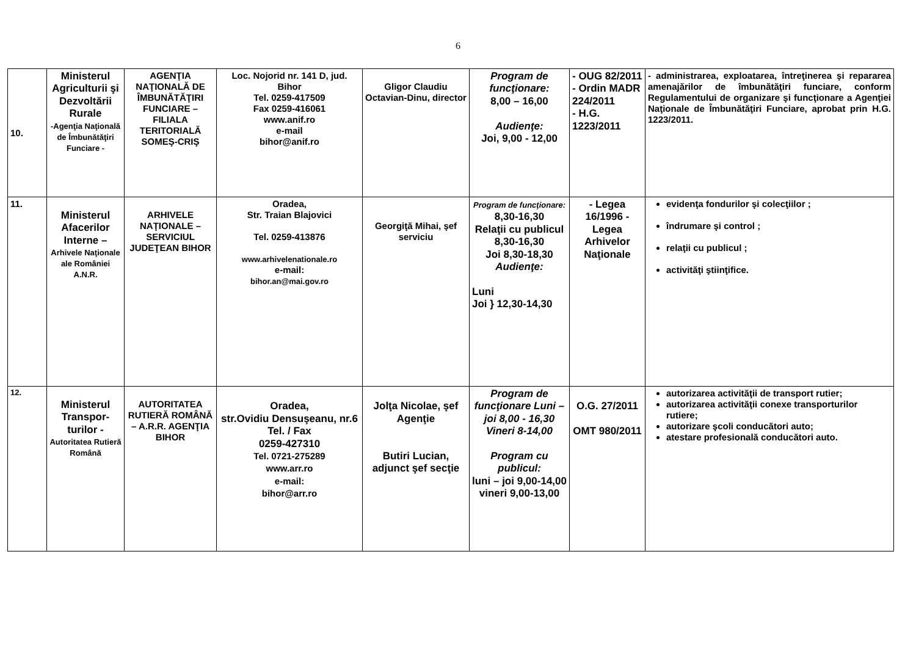6
| 10. | Ministerul Agriculturii şi Dezvoltării Rurale -Agenţia Naţională de Îmbunătăţiri Funciare - | AGENŢIA NAŢIONALĂ DE ÎMBUNĂTĂŢIRI FUNCIARE – FILIALA TERITORIALĂ SOMEŞ-CRIŞ | Loc. Nojorid nr. 141 D, jud. Bihor Tel. 0259-417509 Fax 0259-416061 www.anif.ro e-mail bihor@anif.ro | Gligor Claudiu Octavian-Dinu, director | Program de funcţionare: 8,00 – 16,00 Audienţe: Joi, 9,00 - 12,00 | - OUG 82/2011 - Ordin MADR 224/2011 - H.G. 1223/2011 | - administrarea, exploatarea, întreţinerea şi repararea amenajărilor de îmbunătăţiri funciare, conform Regulamentului de organizare şi funcţionare a Agenţiei Naţionale de Îmbunătăţiri Funciare, aprobat prin H.G. 1223/2011. |
| 11. | Ministerul Afacerilor Interne – Arhivele Naţionale ale României A.N.R. | ARHIVELE NAŢIONALE – SERVICIUL JUDEŢEAN BIHOR | Oradea, Str. Traian Blajovici Tel. 0259-413876 www.arhivelenationale.ro e-mail: bihor.an@mai.gov.ro | Georgiţă Mihai, şef serviciu | Program de funcţionare: 8,30-16,30 Relaţii cu publicul 8,30-16,30 Joi 8,30-18,30 Audienţe: Luni Joi } 12,30-14,30 | - Legea 16/1996 - Legea Arhivelor Naţionale | evidenţa fondurilor şi colecţiilor ; îndrumare şi control ; relaţii cu publicul ; activităţi ştiinţifice. |
| 12. | Ministerul Transpor-turilor - Autoritatea Rutieră Română | AUTORITATEA RUTIERĂ ROMÂNĂ – A.R.R. AGENŢIA BIHOR | Oradea, str.Ovidiu Densuşeanu, nr.6 Tel. / Fax 0259-427310 Tel. 0721-275289 www.arr.ro e-mail: bihor@arr.ro | Jolţa Nicolae, şef Agenţie Butiri Lucian, adjunct şef secţie | Program de funcţionare Luni – joi 8,00 - 16,30 Vineri 8-14,00 Program cu publicul: luni – joi 9,00-14,00 vineri 9,00-13,00 | O.G. 27/2011 OMT 980/2011 | autorizarea activităţii de transport rutier; autorizarea activităţii conexe transporturilor rutiere; autorizare şcoli conducători auto; atestare profesională conducători auto. |